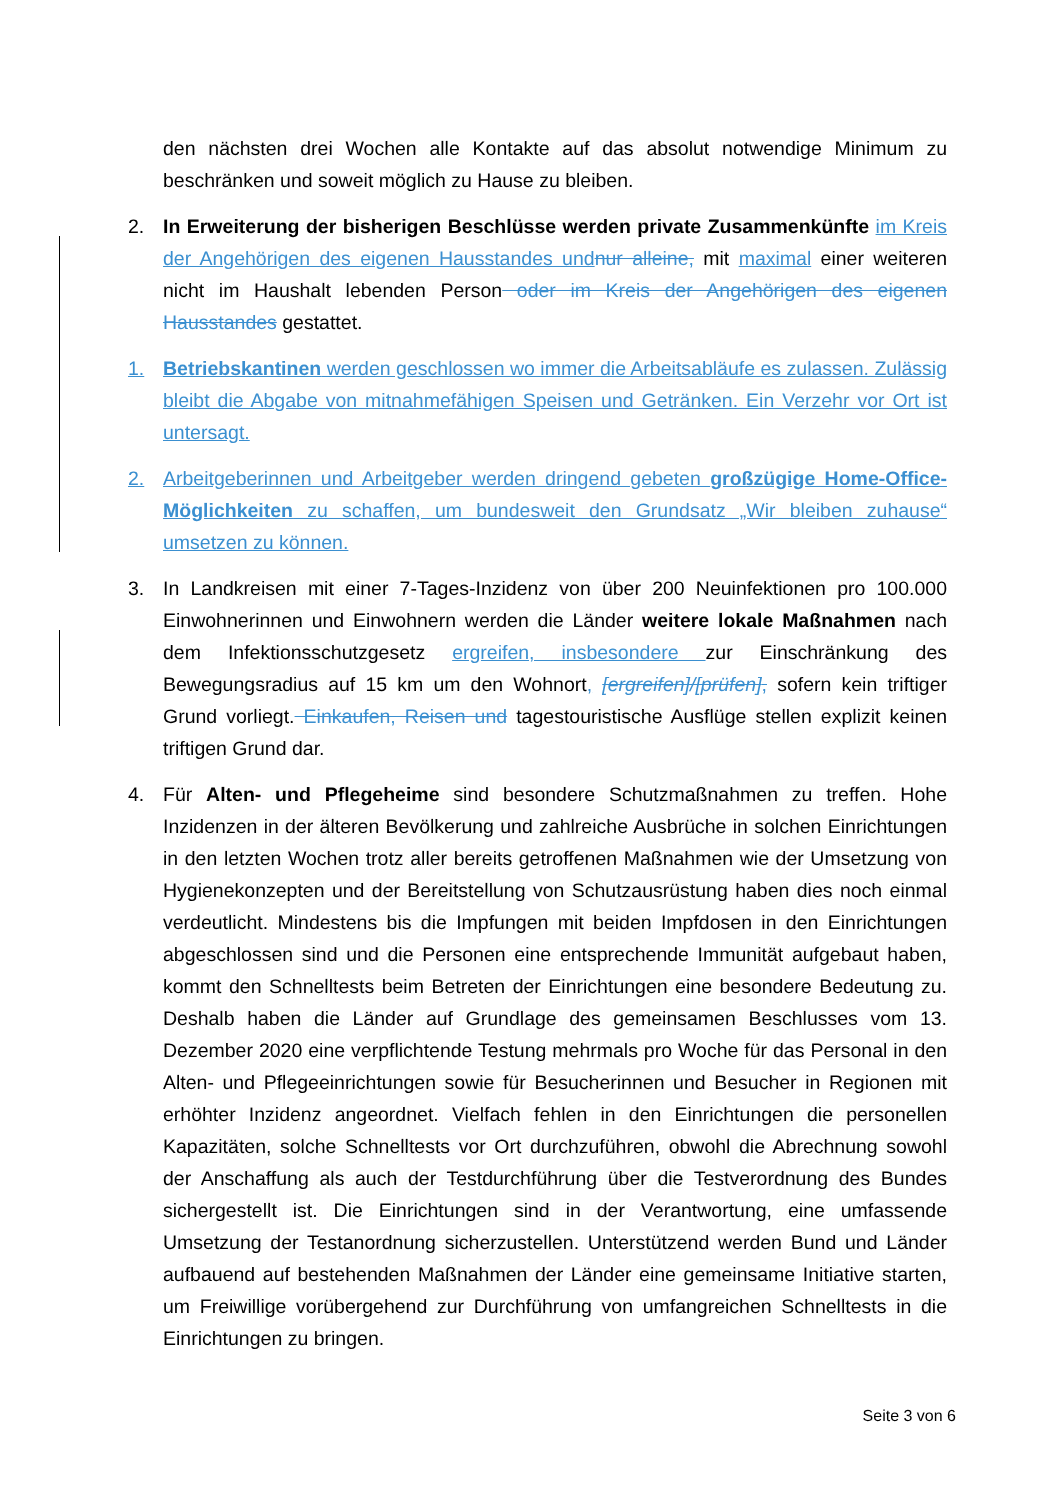den nächsten drei Wochen alle Kontakte auf das absolut notwendige Minimum zu beschränken und soweit möglich zu Hause zu bleiben.
2. In Erweiterung der bisherigen Beschlüsse werden private Zusammenkünfte im Kreis der Angehörigen des eigenen Hausstandes und nur alleine, mit maximal einer weiteren nicht im Haushalt lebenden Person oder im Kreis der Angehörigen des eigenen Hausstandes gestattet.
1. Betriebskantinen werden geschlossen wo immer die Arbeitsabläufe es zulassen. Zulässig bleibt die Abgabe von mitnahmefähigen Speisen und Getränken. Ein Verzehr vor Ort ist untersagt.
2. Arbeitgeberinnen und Arbeitgeber werden dringend gebeten großzügige Home-Office-Möglichkeiten zu schaffen, um bundesweit den Grundsatz „Wir bleiben zuhause“ umsetzen zu können.
3. In Landkreisen mit einer 7-Tages-Inzidenz von über 200 Neuinfektionen pro 100.000 Einwohnerinnen und Einwohnern werden die Länder weitere lokale Maßnahmen nach dem Infektionsschutzgesetz ergreifen, insbesondere zur Einschränkung des Bewegungsradius auf 15 km um den Wohnort, [ergreifen]/[prüfen], sofern kein triftiger Grund vorliegt. Einkaufen, Reisen und tagestouristische Ausflüge stellen explizit keinen triftigen Grund dar.
4. Für Alten- und Pflegeheime sind besondere Schutzmaßnahmen zu treffen. Hohe Inzidenzen in der älteren Bevölkerung und zahlreiche Ausbrüche in solchen Einrichtungen in den letzten Wochen trotz aller bereits getroffenen Maßnahmen wie der Umsetzung von Hygienekonzepten und der Bereitstellung von Schutzausrüstung haben dies noch einmal verdeutlicht. Mindestens bis die Impfungen mit beiden Impfdosen in den Einrichtungen abgeschlossen sind und die Personen eine entsprechende Immunität aufgebaut haben, kommt den Schnelltests beim Betreten der Einrichtungen eine besondere Bedeutung zu. Deshalb haben die Länder auf Grundlage des gemeinsamen Beschlusses vom 13. Dezember 2020 eine verpflichtende Testung mehrmals pro Woche für das Personal in den Alten- und Pflegeeinrichtungen sowie für Besucherinnen und Besucher in Regionen mit erhöhter Inzidenz angeordnet. Vielfach fehlen in den Einrichtungen die personellen Kapazitäten, solche Schnelltests vor Ort durchzuführen, obwohl die Abrechnung sowohl der Anschaffung als auch der Testdurchführung über die Testverordnung des Bundes sichergestellt ist. Die Einrichtungen sind in der Verantwortung, eine umfassende Umsetzung der Testanordnung sicherzustellen. Unterstützend werden Bund und Länder aufbauend auf bestehenden Maßnahmen der Länder eine gemeinsame Initiative starten, um Freiwillige vorübergehend zur Durchführung von umfangreichen Schnelltests in die Einrichtungen zu bringen.
Seite 3 von 6